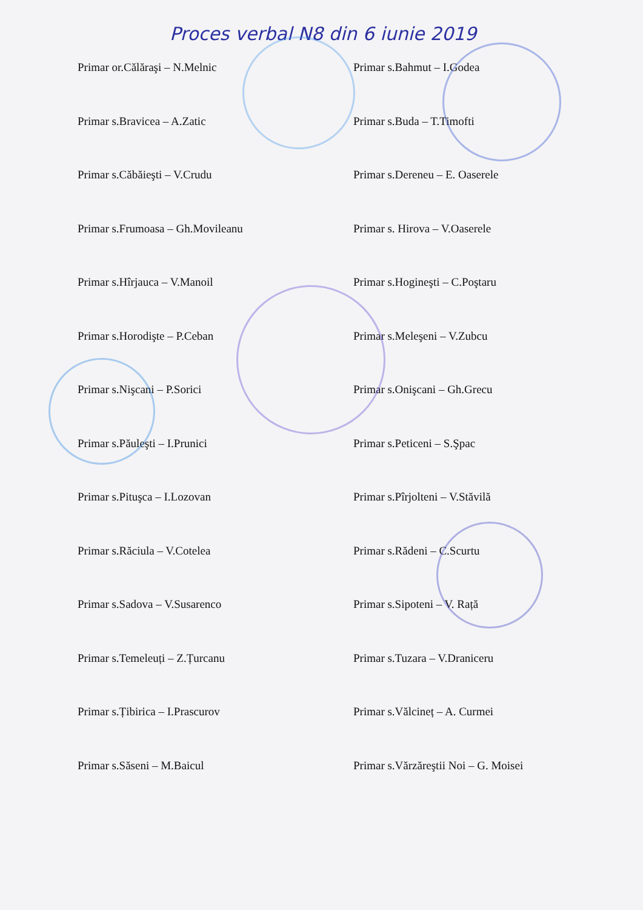Proces verbal N8 din 6 iunie 2019
Primar or.Călăraşi – N.Melnic
Primar s.Bahmut – I.Godea
Primar s.Bravicea – A.Zatic
Primar s.Buda – T.Timofti
Primar s.Căbăieşti – V.Crudu
Primar s.Dereneu – E. Oaserele
Primar s.Frumoasa – Gh.Movileanu
Primar s. Hirova – V.Oaserele
Primar s.Hîrjauca – V.Manoil
Primar s.Hogineşti – C.Poştaru
Primar s.Horodişte – P.Ceban
Primar s.Meleşeni – V.Zubcu
Primar s.Nişcani – P.Sorici
Primar s.Onişcani – Gh.Grecu
Primar s.Păuleşti – I.Prunici
Primar s.Peticeni – S.Şpac
Primar s.Pituşca – I.Lozovan
Primar s.Pîrjolteni – V.Stăvilă
Primar s.Răciula – V.Cotelea
Primar s.Rădeni – C.Scurtu
Primar s.Sadova – V.Susarenco
Primar s.Sipoteni – V. Rață
Primar s.Temeleuți – Z.Țurcanu
Primar s.Tuzara – V.Draniceru
Primar s.Țibirica – I.Prascurov
Primar s.Vălcineț – A. Curmei
Primar s.Săseni – M.Baicul
Primar s.Vărzăreştii Noi – G. Moisei